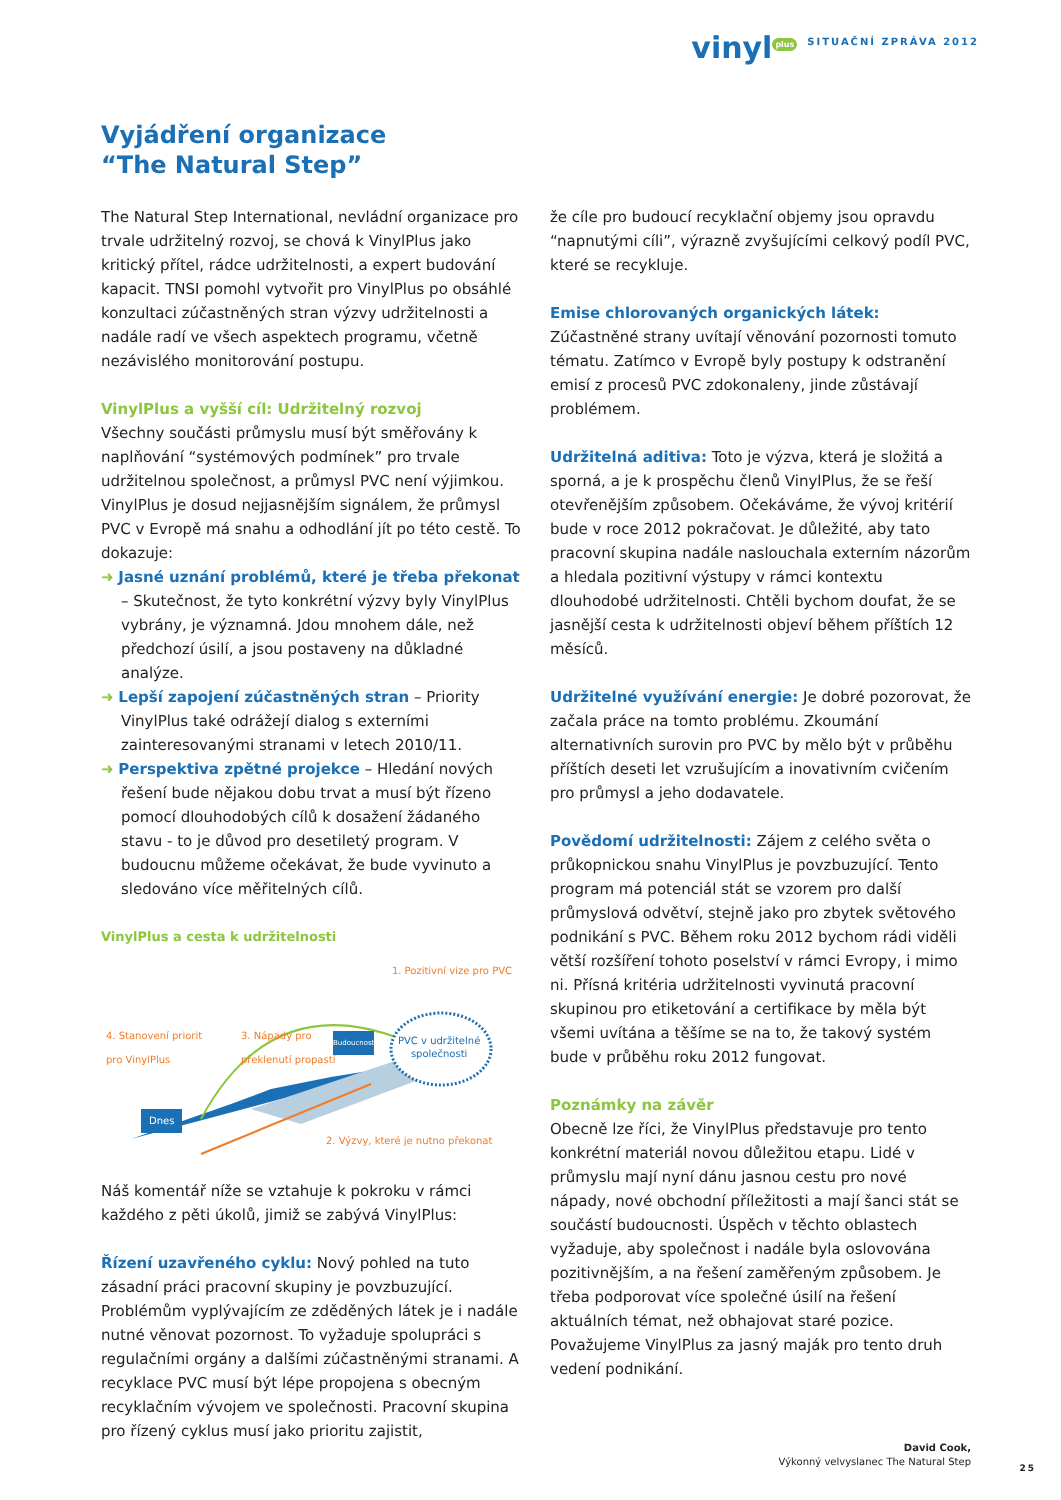vinyl<sup>plus</sup> SITUAČNÍ ZPRÁVA 2012
Vyjádření organizace
“The Natural Step”
The Natural Step International, nevládní organizace pro trvale udržitelný rozvoj, se chová k VinylPlus jako kritický přítel, rádce udržitelnosti, a expert budování kapacit. TNSI pomohl vytvořit pro VinylPlus po obsáhlé konzultaci zúčastněných stran výzvy udržitelnosti a nadále radí ve všech aspektech programu, včetně nezávislého monitorování postupu.
VinylPlus a vyšší cíl: Udržitelný rozvoj
Všechny součásti průmyslu musí být směřovány k naplňování “systémových podmínek” pro trvale udržitelnou společnost, a průmysl PVC není výjimkou. VinylPlus je dosud nejjasnějším signálem, že průmysl PVC v Evropě má snahu a odhodlání jít po této cestě. To dokazuje:
➜ Jasné uznání problémů, které je třeba překonat – Skutečnost, že tyto konkrétní výzvy byly VinylPlus vybrány, je významná. Jdou mnohem dále, než předchozí úsilí, a jsou postaveny na důkladné analýze.
➜ Lepší zapojení zúčastněných stran – Priority VinylPlus také odrážejí dialog s externími zainteresovanými stranami v letech 2010/11.
➜ Perspektiva zpětné projekce – Hledání nových řešení bude nějakou dobu trvat a musí být řízeno pomocí dlouhodobých cílů k dosažení žádaného stavu - to je důvod pro desetiletý program. V budoucnu můžeme očekávat, že bude vyvinuto a sledováno více měřitelných cílů.
VinylPlus a cesta k udržitelnosti
1. Pozitivní vize pro PVC
4. Stanovení priorit
pro VinylPlus
3. Nápady pro
překlenutí propastí PVC v udržitelné
společnosti
Budoucnost
Dnes
2. Výzvy, které je nutno překonat
Náš komentář níže se vztahuje k pokroku v rámci každého z pěti úkolů, jimiž se zabývá VinylPlus:
Řízení uzavřeného cyklu: Nový pohled na tuto zásadní práci pracovní skupiny je povzbuzující. Problémům vyplývajícím ze zděděných látek je i nadále nutné věnovat pozornost. To vyžaduje spolupráci s regulačními orgány a dalšími zúčastněnými stranami. A recyklace PVC musí být lépe propojena s obecným recyklačním vývojem ve společnosti. Pracovní skupina pro řízený cyklus musí jako prioritu zajistit,
že cíle pro budoucí recyklační objemy jsou opravdu “napnutými cíli”, výrazně zvyšujícími celkový podíl PVC, které se recykluje.
Emise chlorovaných organických látek: Zúčastněné strany uvítají věnování pozornosti tomuto tématu. Zatímco v Evropě byly postupy k odstranění emisí z procesů PVC zdokonaleny, jinde zůstávají problémem.
Udržitelná aditiva: Toto je výzva, která je složitá a sporná, a je k prospěchu členů VinylPlus, že se řeší otevřenějším způsobem. Očekáváme, že vývoj kritérií bude v roce 2012 pokračovat. Je důležité, aby tato pracovní skupina nadále naslouchala externím názorům a hledala pozitivní výstupy v rámci kontextu dlouhodobé udržitelnosti. Chtěli bychom doufat, že se jasnější cesta k udržitelnosti objeví během příštích 12 měsíců.
Udržitelné využívání energie: Je dobré pozorovat, že začala práce na tomto problému. Zkoumání alternativních surovin pro PVC by mělo být v průběhu příštích deseti let vzrušujícím a inovativním cvičením pro průmysl a jeho dodavatele.
Povědomí udržitelnosti: Zájem z celého světa o průkopnickou snahu VinylPlus je povzbuzující. Tento program má potenciál stát se vzorem pro další průmyslová odvětví, stejně jako pro zbytek světového podnikání s PVC. Během roku 2012 bychom rádi viděli větší rozšíření tohoto poselství v rámci Evropy, i mimo ni. Přísná kritéria udržitelnosti vyvinutá pracovní skupinou pro etiketování a certifikace by měla být všemi uvítána a těšíme se na to, že takový systém bude v průběhu roku 2012 fungovat.
Poznámky na závěr
Obecně lze říci, že VinylPlus představuje pro tento konkrétní materiál novou důležitou etapu. Lidé v průmyslu mají nyní dánu jasnou cestu pro nové nápady, nové obchodní příležitosti a mají šanci stát se součástí budoucnosti. Úspěch v těchto oblastech vyžaduje, aby společnost i nadále byla oslovována pozitivnějším, a na řešení zaměřeným způsobem. Je třeba podporovat více společné úsilí na řešení aktuálních témat, než obhajovat staré pozice. Považujeme VinylPlus za jasný maják pro tento druh vedení podnikání.
David Cook,
Výkonný velvyslanec The Natural Step
25